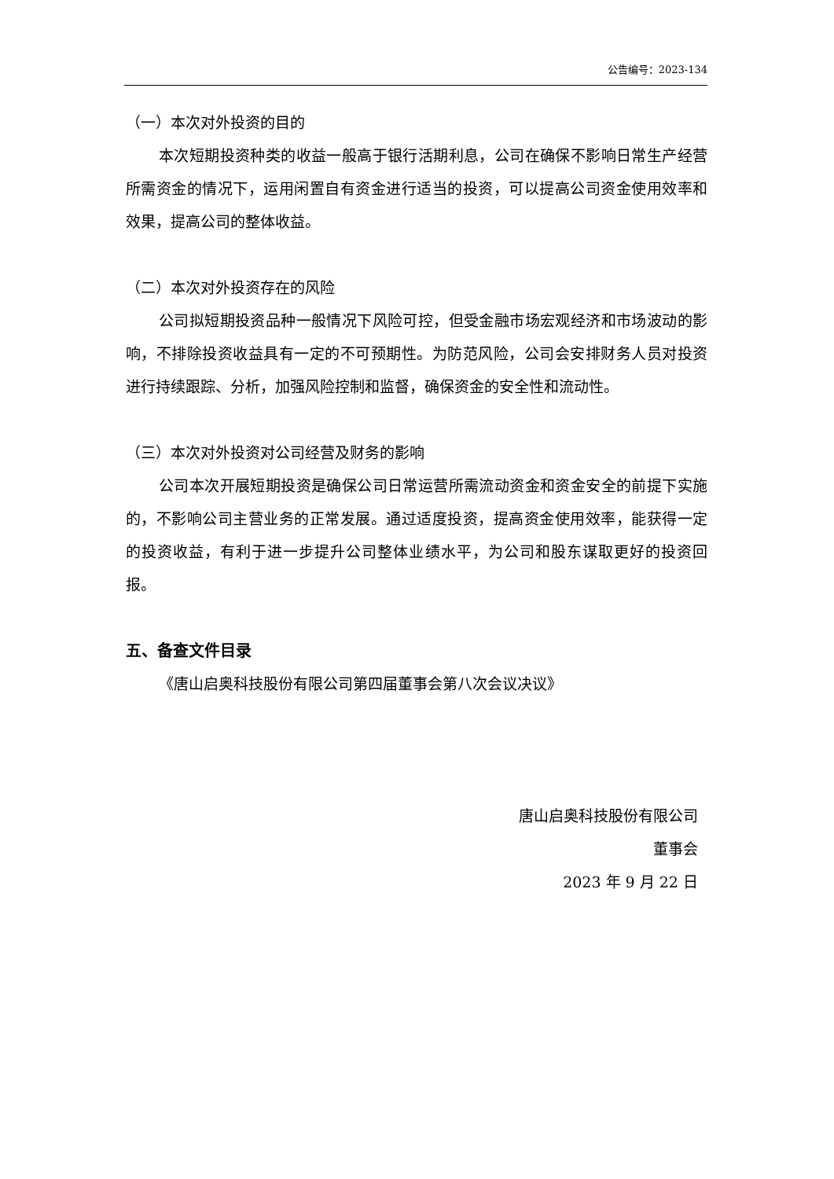公告编号：2023-134
（一）本次对外投资的目的
本次短期投资种类的收益一般高于银行活期利息，公司在确保不影响日常生产经营所需资金的情况下，运用闲置自有资金进行适当的投资，可以提高公司资金使用效率和效果，提高公司的整体收益。
（二）本次对外投资存在的风险
公司拟短期投资品种一般情况下风险可控，但受金融市场宏观经济和市场波动的影响，不排除投资收益具有一定的不可预期性。为防范风险，公司会安排财务人员对投资进行持续跟踪、分析，加强风险控制和监督，确保资金的安全性和流动性。
（三）本次对外投资对公司经营及财务的影响
公司本次开展短期投资是确保公司日常运营所需流动资金和资金安全的前提下实施的，不影响公司主营业务的正常发展。通过适度投资，提高资金使用效率，能获得一定的投资收益，有利于进一步提升公司整体业绩水平，为公司和股东谋取更好的投资回报。
五、备查文件目录
《唐山启奥科技股份有限公司第四届董事会第八次会议决议》
唐山启奥科技股份有限公司
董事会
2023 年 9 月 22 日